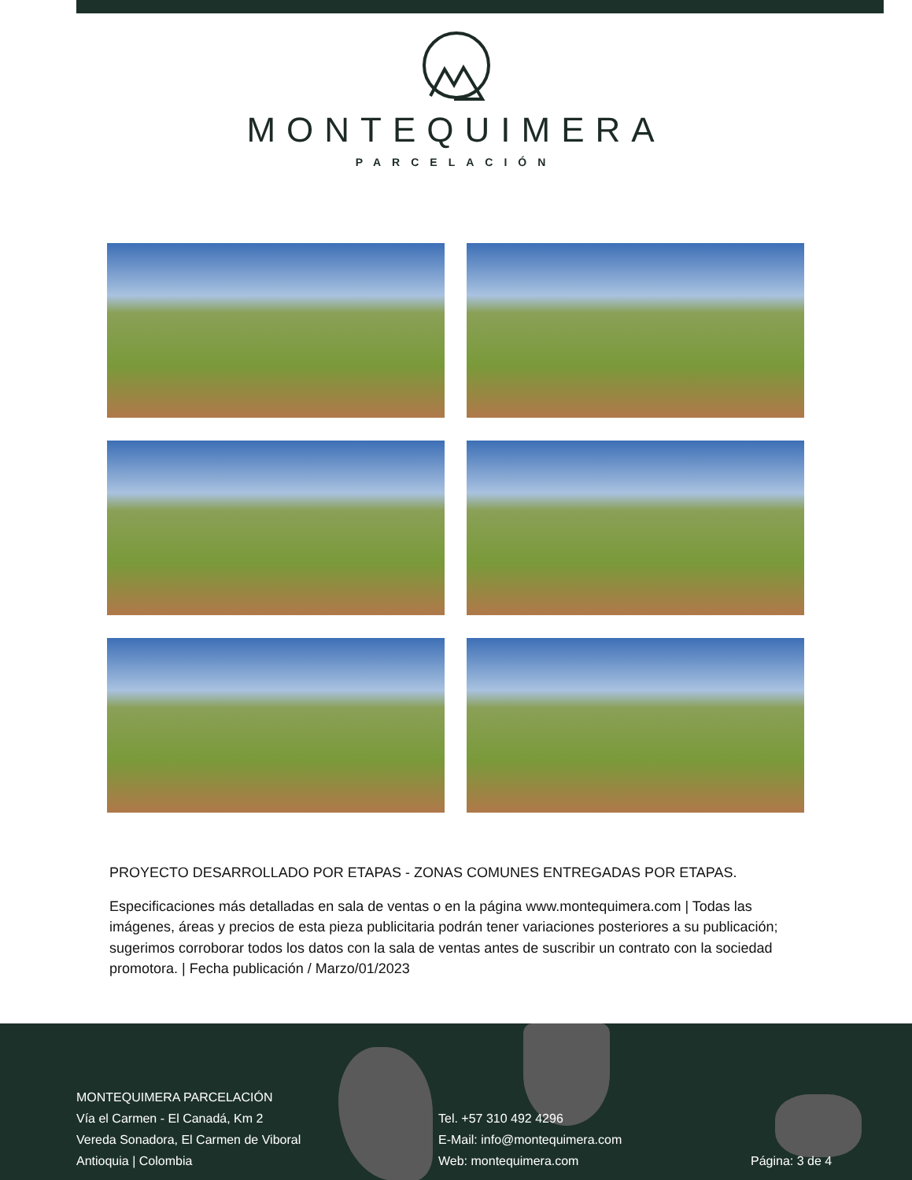MONTEQUIMERA
PARCELACIÓN
PROYECTO DESARROLLADO POR ETAPAS - ZONAS COMUNES ENTREGADAS POR ETAPAS.
Especificaciones más detalladas en sala de ventas o en la página www.montequimera.com | Todas las imágenes, áreas y precios de esta pieza publicitaria podrán tener variaciones posteriores a su publicación; sugerimos corroborar todos los datos con la sala de ventas antes de suscribir un contrato con la sociedad promotora. | Fecha publicación / Marzo/01/2023
MONTEQUIMERA PARCELACIÓN
Vía el Carmen - El Canadá, Km 2
Vereda Sonadora, El Carmen de Viboral
Antioquia | Colombia
Tel. +57 310 492 4296
E-Mail: info@montequimera.com
Web: montequimera.com
Página: 3 de 4